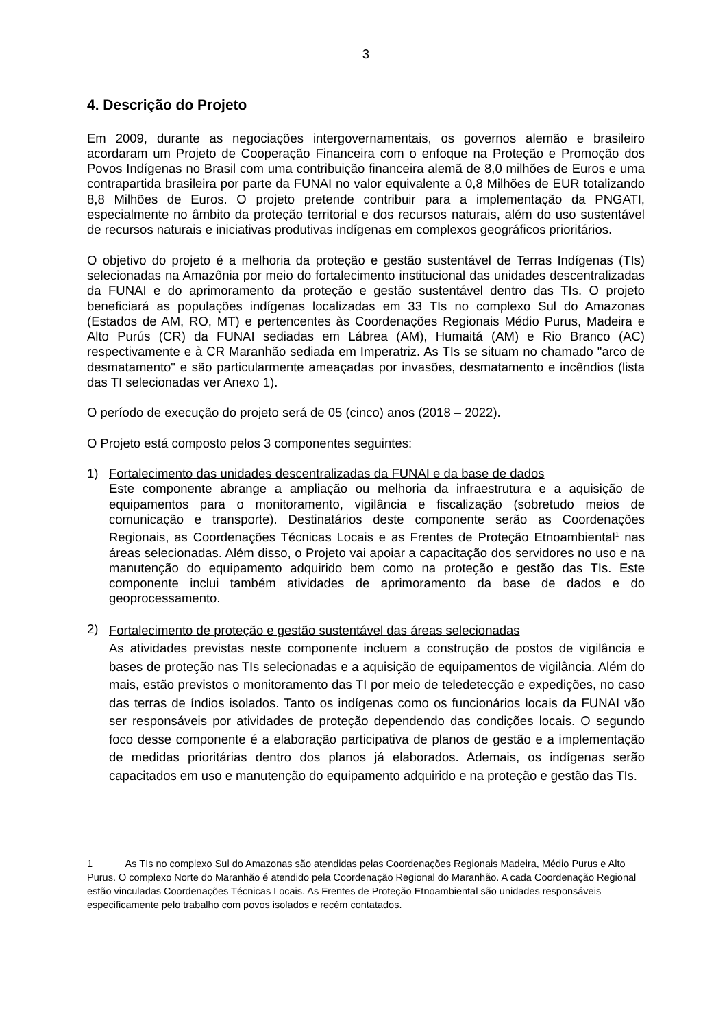3
4. Descrição do Projeto
Em 2009, durante as negociações intergovernamentais, os governos alemão e brasileiro acordaram um Projeto de Cooperação Financeira com o enfoque na Proteção e Promoção dos Povos Indígenas no Brasil com uma contribuição financeira alemã de 8,0 milhões de Euros e uma contrapartida brasileira por parte da FUNAI no valor equivalente a 0,8 Milhões de EUR totalizando 8,8 Milhões de Euros. O projeto pretende contribuir para a implementação da PNGATI, especialmente no âmbito da proteção territorial e dos recursos naturais, além do uso sustentável de recursos naturais e iniciativas produtivas indígenas em complexos geográficos prioritários.
O objetivo do projeto é a melhoria da proteção e gestão sustentável de Terras Indígenas (TIs) selecionadas na Amazônia por meio do fortalecimento institucional das unidades descentralizadas da FUNAI e do aprimoramento da proteção e gestão sustentável dentro das TIs. O projeto beneficiará as populações indígenas localizadas em 33 TIs no complexo Sul do Amazonas (Estados de AM, RO, MT) e pertencentes às Coordenações Regionais Médio Purus, Madeira e Alto Purús (CR) da FUNAI sediadas em Lábrea (AM), Humaitá (AM) e Rio Branco (AC) respectivamente e à CR Maranhão sediada em Imperatriz. As TIs se situam no chamado "arco de desmatamento" e são particularmente ameaçadas por invasões, desmatamento e incêndios (lista das TI selecionadas ver Anexo 1).
O período de execução do projeto será de 05 (cinco) anos (2018 – 2022).
O Projeto está composto pelos 3 componentes seguintes:
1) Fortalecimento das unidades descentralizadas da FUNAI e da base de dados
Este componente abrange a ampliação ou melhoria da infraestrutura e a aquisição de equipamentos para o monitoramento, vigilância e fiscalização (sobretudo meios de comunicação e transporte). Destinatários deste componente serão as Coordenações Regionais, as Coordenações Técnicas Locais e as Frentes de Proteção Etnoambiental<sup>1</sup> nas áreas selecionadas. Além disso, o Projeto vai apoiar a capacitação dos servidores no uso e na manutenção do equipamento adquirido bem como na proteção e gestão das TIs. Este componente inclui também atividades de aprimoramento da base de dados e do geoprocessamento.
2)
Fortalecimento de proteção e gestão sustentável das áreas selecionadas
As atividades previstas neste componente incluem a construção de postos de vigilância e bases de proteção nas TIs selecionadas e a aquisição de equipamentos de vigilância. Além do mais, estão previstos o monitoramento das TI por meio de teledetecção e expedições, no caso das terras de índios isolados. Tanto os indígenas como os funcionários locais da FUNAI vão ser responsáveis por atividades de proteção dependendo das condições locais. O segundo foco desse componente é a elaboração participativa de planos de gestão e a implementação de medidas prioritárias dentro dos planos já elaborados. Ademais, os indígenas serão capacitados em uso e manutenção do equipamento adquirido e na proteção e gestão das TIs.
1 As TIs no complexo Sul do Amazonas são atendidas pelas Coordenações Regionais Madeira, Médio Purus e Alto Purus. O complexo Norte do Maranhão é atendido pela Coordenação Regional do Maranhão. A cada Coordenação Regional estão vinculadas Coordenações Técnicas Locais. As Frentes de Proteção Etnoambiental são unidades responsáveis especificamente pelo trabalho com povos isolados e recém contatados.